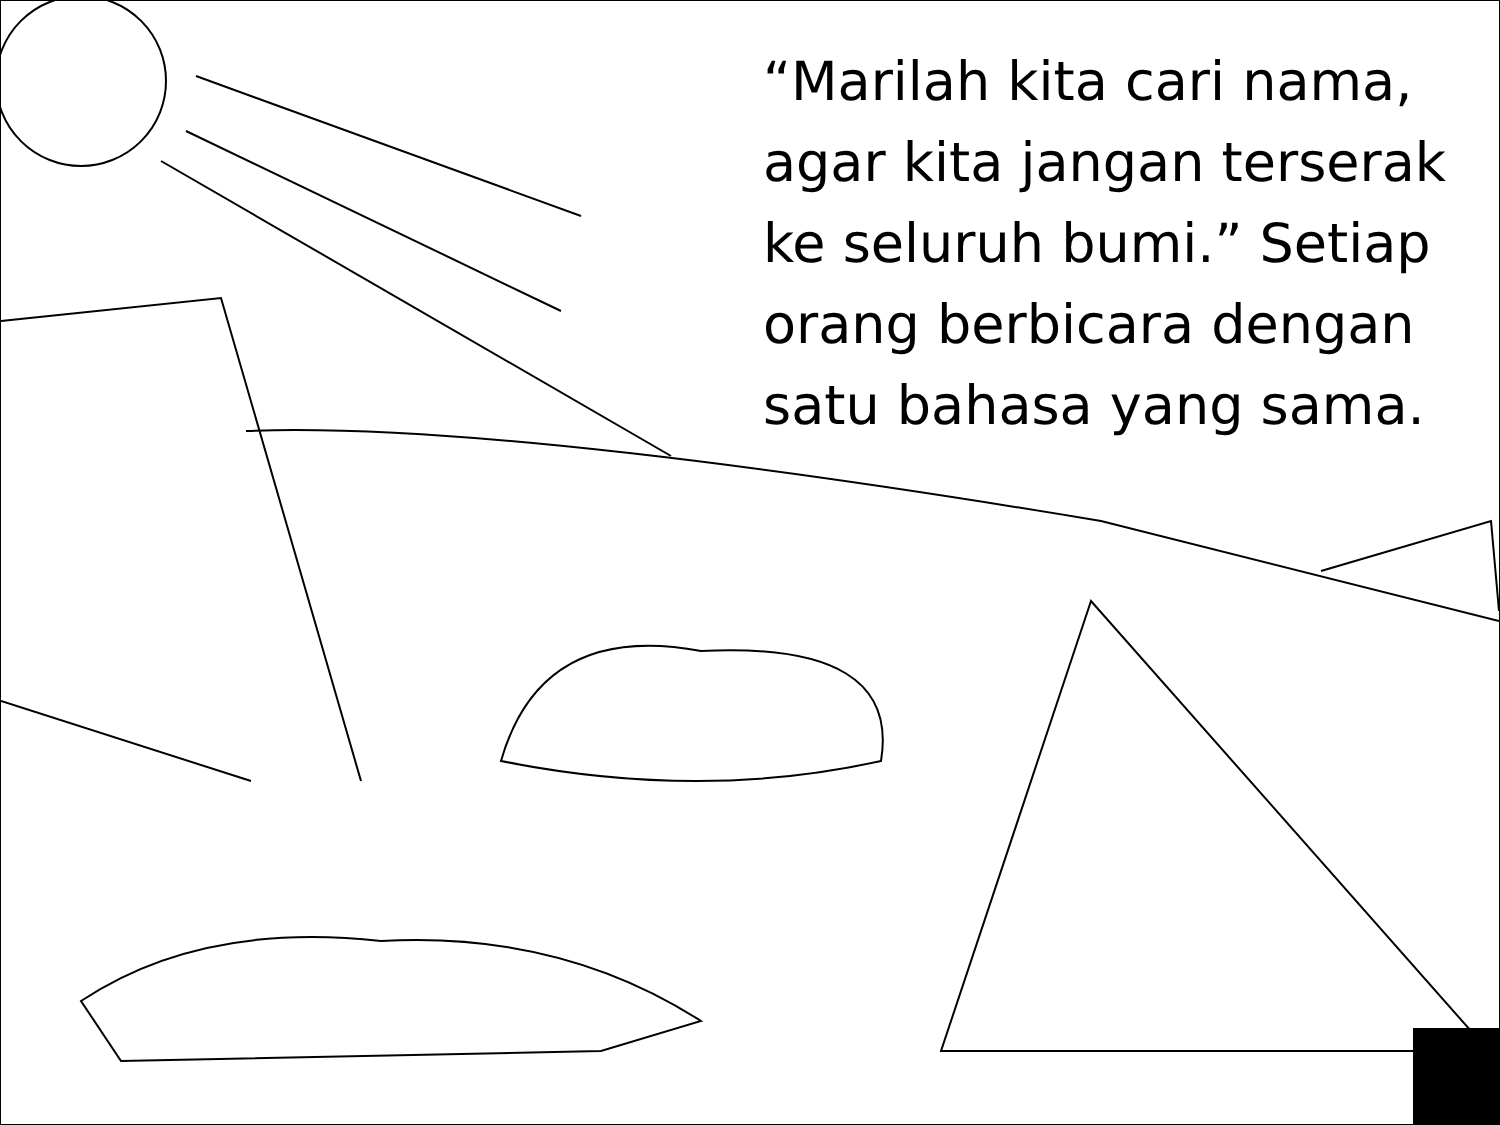“Marilah kita cari nama, agar kita jangan terserak ke seluruh bumi.” Setiap orang berbicara dengan satu bahasa yang sama.